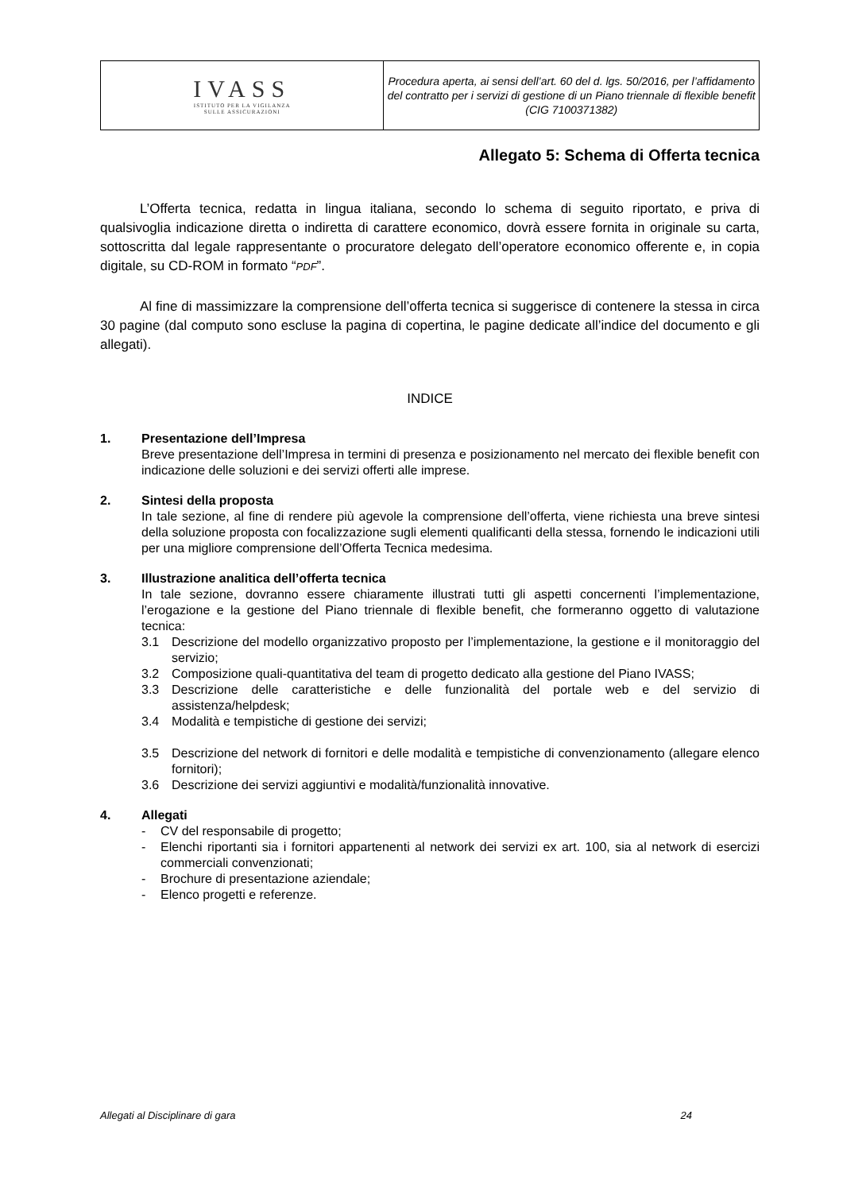| IVASS ISTITUTO PER LA VIGILANZA SULLE ASSICURAZIONI | Procedura aperta, ai sensi dell’art. 60 del d. lgs. 50/2016, per l’affidamento del contratto per i servizi di gestione di un Piano triennale di flexible benefit (CIG 7100371382) |
Allegato 5: Schema di Offerta tecnica
L’Offerta tecnica, redatta in lingua italiana, secondo lo schema di seguito riportato, e priva di qualsivoglia indicazione diretta o indiretta di carattere economico, dovrà essere fornita in originale su carta, sottoscritta dal legale rappresentante o procuratore delegato dell’operatore economico offerente e, in copia digitale, su CD-ROM in formato “PDF”.
Al fine di massimizzare la comprensione dell’offerta tecnica si suggerisce di contenere la stessa in circa 30 pagine (dal computo sono escluse la pagina di copertina, le pagine dedicate all’indice del documento e gli allegati).
INDICE
1. Presentazione dell’Impresa
Breve presentazione dell’Impresa in termini di presenza e posizionamento nel mercato dei flexible benefit con indicazione delle soluzioni e dei servizi offerti alle imprese.
2. Sintesi della proposta
In tale sezione, al fine di rendere più agevole la comprensione dell’offerta, viene richiesta una breve sintesi della soluzione proposta con focalizzazione sugli elementi qualificanti della stessa, fornendo le indicazioni utili per una migliore comprensione dell’Offerta Tecnica medesima.
3. Illustrazione analitica dell’offerta tecnica
In tale sezione, dovranno essere chiaramente illustrati tutti gli aspetti concernenti l’implementazione, l’erogazione e la gestione del Piano triennale di flexible benefit, che formeranno oggetto di valutazione tecnica:
3.1 Descrizione del modello organizzativo proposto per l’implementazione, la gestione e il monitoraggio del servizio;
3.2 Composizione quali-quantitativa del team di progetto dedicato alla gestione del Piano IVASS;
3.3 Descrizione delle caratteristiche e delle funzionalità del portale web e del servizio di assistenza/helpdesk;
3.4 Modalità e tempistiche di gestione dei servizi;
3.5 Descrizione del network di fornitori e delle modalità e tempistiche di convenzionamento (allegare elenco fornitori);
3.6 Descrizione dei servizi aggiuntivi e modalità/funzionalità innovative.
4. Allegati
- CV del responsabile di progetto;
- Elenchi riportanti sia i fornitori appartenenti al network dei servizi ex art. 100, sia al network di esercizi commerciali convenzionati;
- Brochure di presentazione aziendale;
- Elenco progetti e referenze.
Allegati al Disciplinare di gara 24